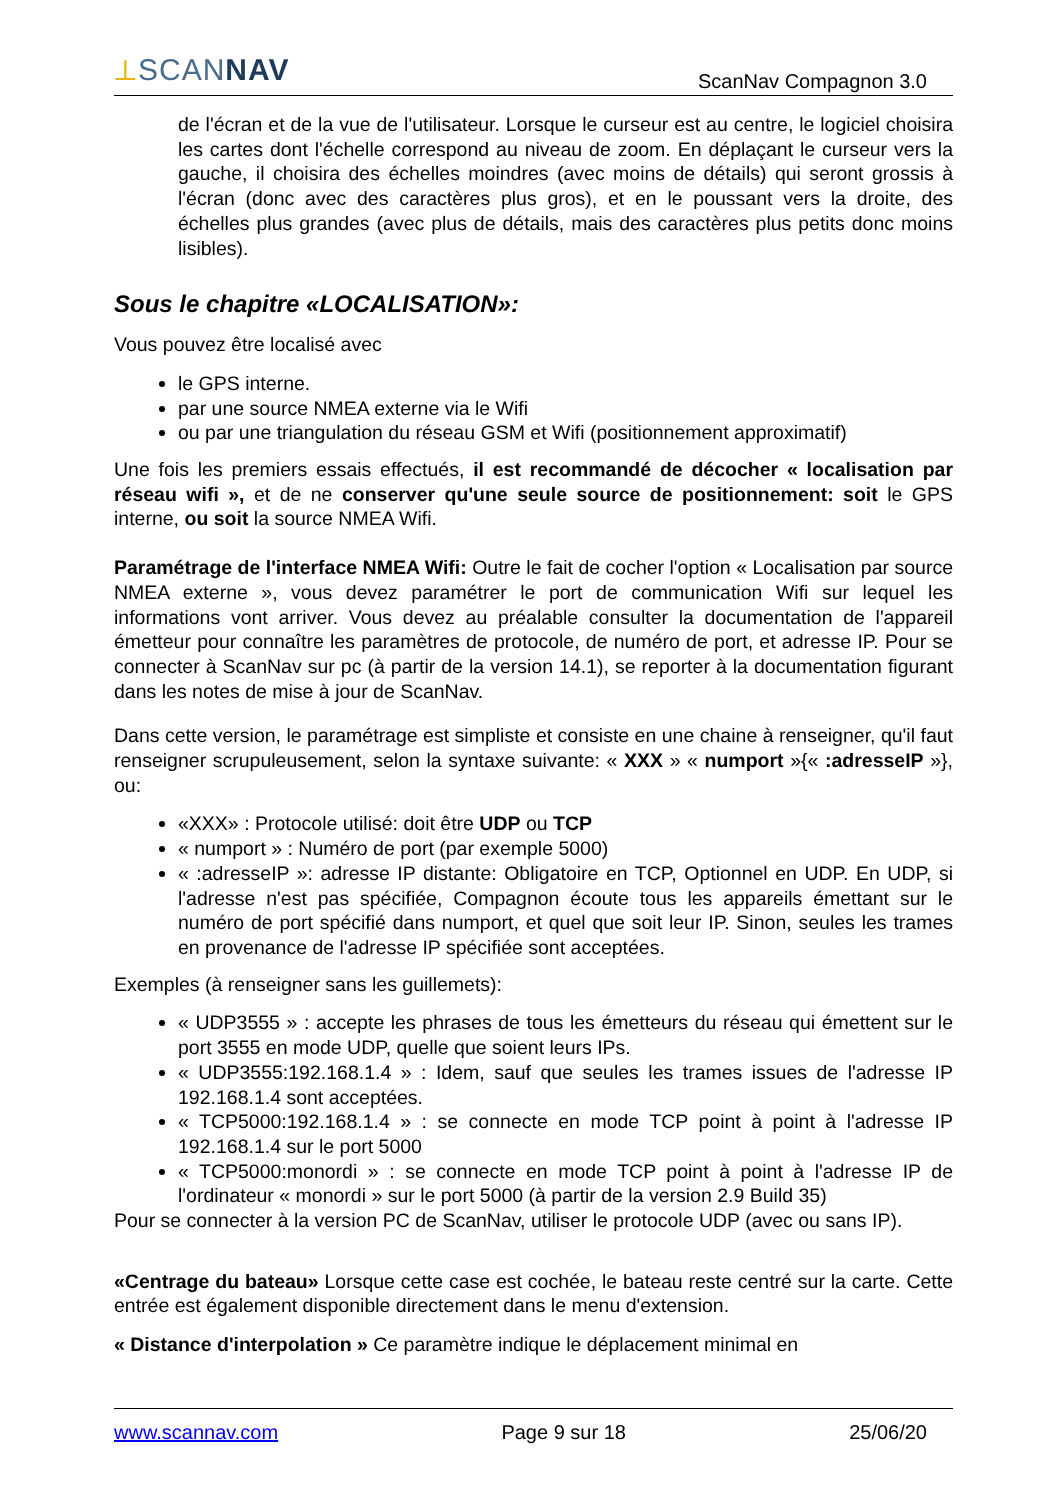⟂SCANNAV
ScanNav Compagnon 3.0
de l'écran et de la vue de l'utilisateur. Lorsque le curseur est au centre, le logiciel choisira les cartes dont l'échelle correspond au niveau de zoom. En déplaçant le curseur vers la gauche, il choisira des échelles moindres (avec moins de détails) qui seront grossis à l'écran (donc avec des caractères plus gros), et en le poussant vers la droite, des échelles plus grandes (avec plus de détails, mais des caractères plus petits donc moins lisibles).
Sous le chapitre «LOCALISATION»:
Vous pouvez être localisé avec
le GPS interne.
par une source NMEA externe via le Wifi
ou par une triangulation du réseau GSM et Wifi (positionnement approximatif)
Une fois les premiers essais effectués, il est recommandé de décocher « localisation par réseau wifi », et de ne conserver qu'une seule source de positionnement: soit le GPS interne, ou soit la source NMEA Wifi.
Paramétrage de l'interface NMEA Wifi: Outre le fait de cocher l'option « Localisation par source NMEA externe », vous devez paramétrer le port de communication Wifi sur lequel les informations vont arriver. Vous devez au préalable consulter la documentation de l'appareil émetteur pour connaître les paramètres de protocole, de numéro de port, et adresse IP. Pour se connecter à ScanNav sur pc (à partir de la version 14.1), se reporter à la documentation figurant dans les notes de mise à jour de ScanNav.
Dans cette version, le paramétrage est simpliste et consiste en une chaine à renseigner, qu'il faut renseigner scrupuleusement, selon la syntaxe suivante: « XXX » « numport »{« :adresseIP »}, ou:
«XXX» : Protocole utilisé: doit être UDP ou TCP
« numport » : Numéro de port (par exemple 5000)
« :adresseIP »: adresse IP distante: Obligatoire en TCP, Optionnel en UDP. En UDP, si l'adresse n'est pas spécifiée, Compagnon écoute tous les appareils émettant sur le numéro de port spécifié dans numport, et quel que soit leur IP. Sinon, seules les trames en provenance de l'adresse IP spécifiée sont acceptées.
Exemples (à renseigner sans les guillemets):
« UDP3555 » : accepte les phrases de tous les émetteurs du réseau qui émettent sur le port 3555 en mode UDP, quelle que soient leurs IPs.
« UDP3555:192.168.1.4 » : Idem, sauf que seules les trames issues de l'adresse IP 192.168.1.4 sont acceptées.
« TCP5000:192.168.1.4 » : se connecte en mode TCP point à point à l'adresse IP 192.168.1.4 sur le port 5000
« TCP5000:monordi » : se connecte en mode TCP point à point à l'adresse IP de l'ordinateur « monordi » sur le port 5000 (à partir de la version 2.9 Build 35)
Pour se connecter à la version PC de ScanNav, utiliser le protocole UDP (avec ou sans IP).
«Centrage du bateau» Lorsque cette case est cochée, le bateau reste centré sur la carte. Cette entrée est également disponible directement dans le menu d'extension.
« Distance d'interpolation » Ce paramètre indique le déplacement minimal en
www.scannav.com Page 9 sur 18 25/06/20